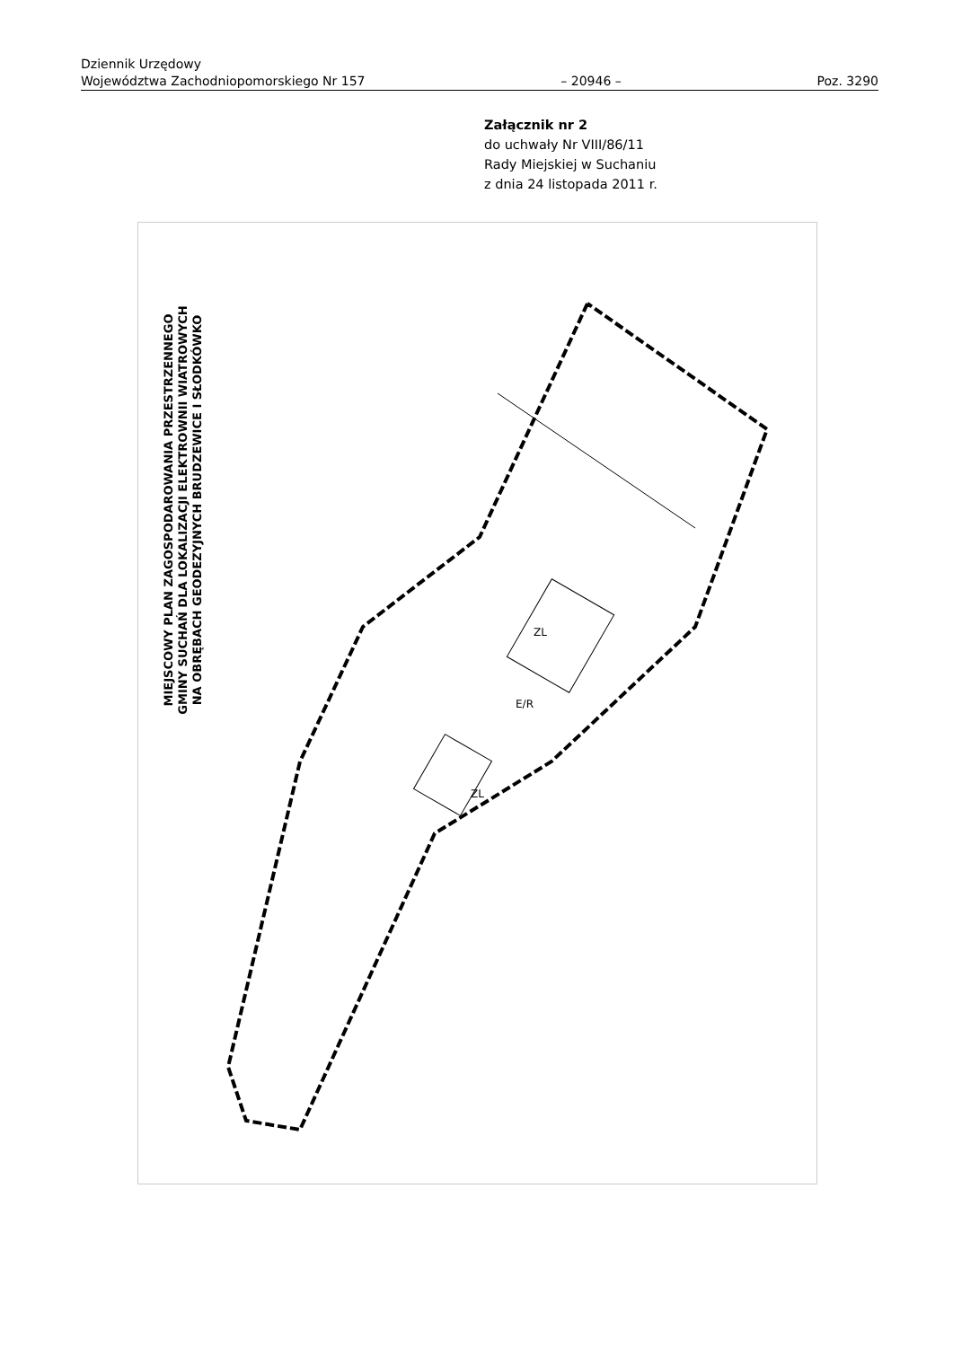Dziennik Urzędowy
Województwa Zachodniopomorskiego Nr 157 – 20946 – Poz. 3290
Załącznik nr 2
do uchwały Nr VIII/86/11
Rady Miejskiej w Suchaniu
z dnia 24 listopada 2011 r.
MIEJSCOWY PLAN ZAGOSPODAROWANIA PRZESTRZENNEGO
GMINY SUCHAŃ DLA LOKALIZACJI ELEKTROWNII WIATROWYCH
NA OBRĘBACH GEODEZYJNYCH BRUDZEWICE I SŁODKÓWKO
E/R
ZL
ZL